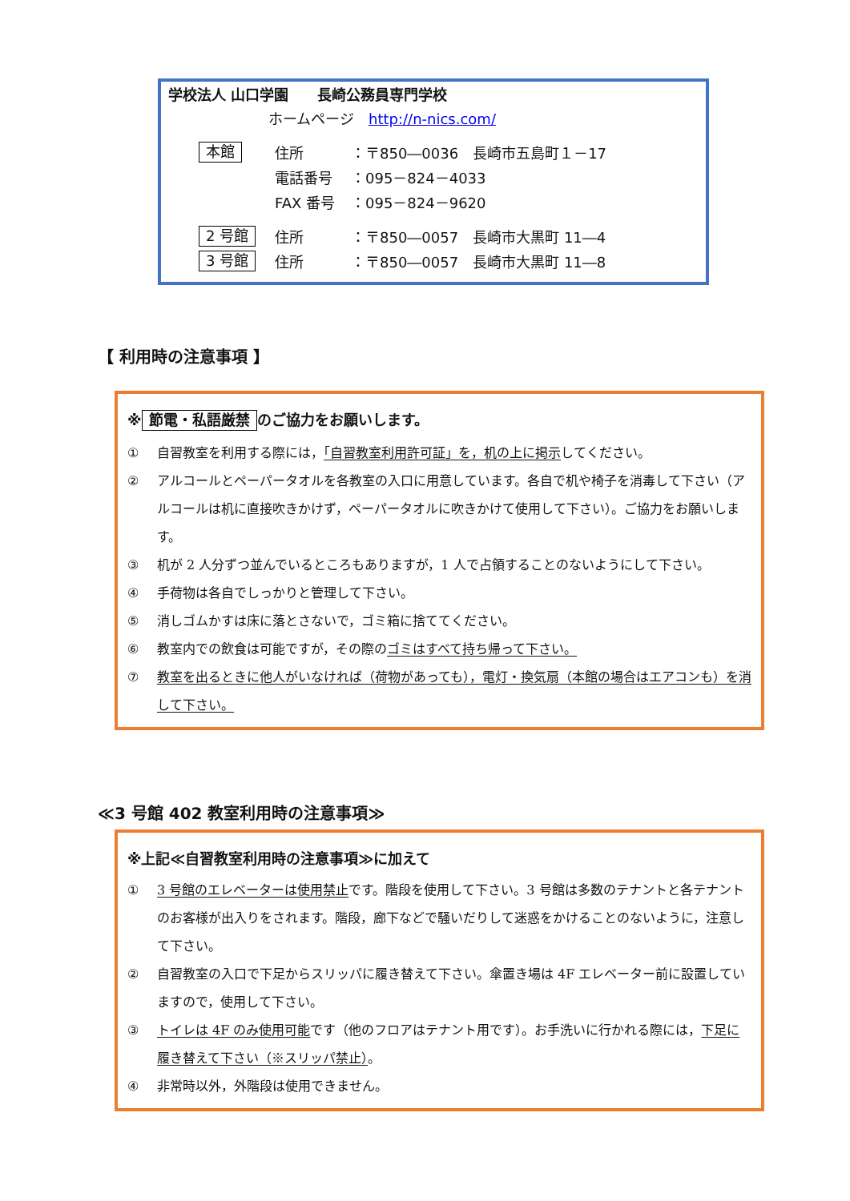学校法人 山口学園　　長崎公務員専門学校
ホームページ　http://n-nics.com/
本館 住所 ：〒850―0036　長崎市五島町１－17
電話番号 ：095－824－4033
FAX 番号 ：095－824－9620
2 号館 住所 ：〒850―0057　長崎市大黒町 11―4
3 号館 住所 ：〒850―0057　長崎市大黒町 11―8
【 利用時の注意事項 】
※ 節電・私語厳禁 のご協力をお願いします。
① 自習教室を利用する際には，「自習教室利用許可証」を，机の上に掲示してください。
② アルコールとペーパータオルを各教室の入口に用意しています。各自で机や椅子を消毒して下さい（アルコールは机に直接吹きかけず，ペーパータオルに吹きかけて使用して下さい）。ご協力をお願いします。
③ 机が 2 人分ずつ並んでいるところもありますが，1 人で占領することのないようにして下さい。
④ 手荷物は各自でしっかりと管理して下さい。
⑤ 消しゴムかすは床に落とさないで，ゴミ箱に捨ててください。
⑥ 教室内での飲食は可能ですが，その際のゴミはすべて持ち帰って下さい。
⑦ 教室を出るときに他人がいなければ（荷物があっても），電灯・換気扇（本館の場合はエアコンも）を消して下さい。
≪3 号館 402 教室利用時の注意事項≫
※上記≪自習教室利用時の注意事項≫に加えて
① 3 号館のエレベーターは使用禁止です。階段を使用して下さい。3 号館は多数のテナントと各テナントのお客様が出入りをされます。階段，廊下などで騒いだりして迷惑をかけることのないように，注意して下さい。
② 自習教室の入口で下足からスリッパに履き替えて下さい。傘置き場は 4F エレベーター前に設置していますので，使用して下さい。
③ トイレは 4F のみ使用可能です（他のフロアはテナント用です）。お手洗いに行かれる際には，下足に履き替えて下さい（※スリッパ禁止）。
④ 非常時以外，外階段は使用できません。